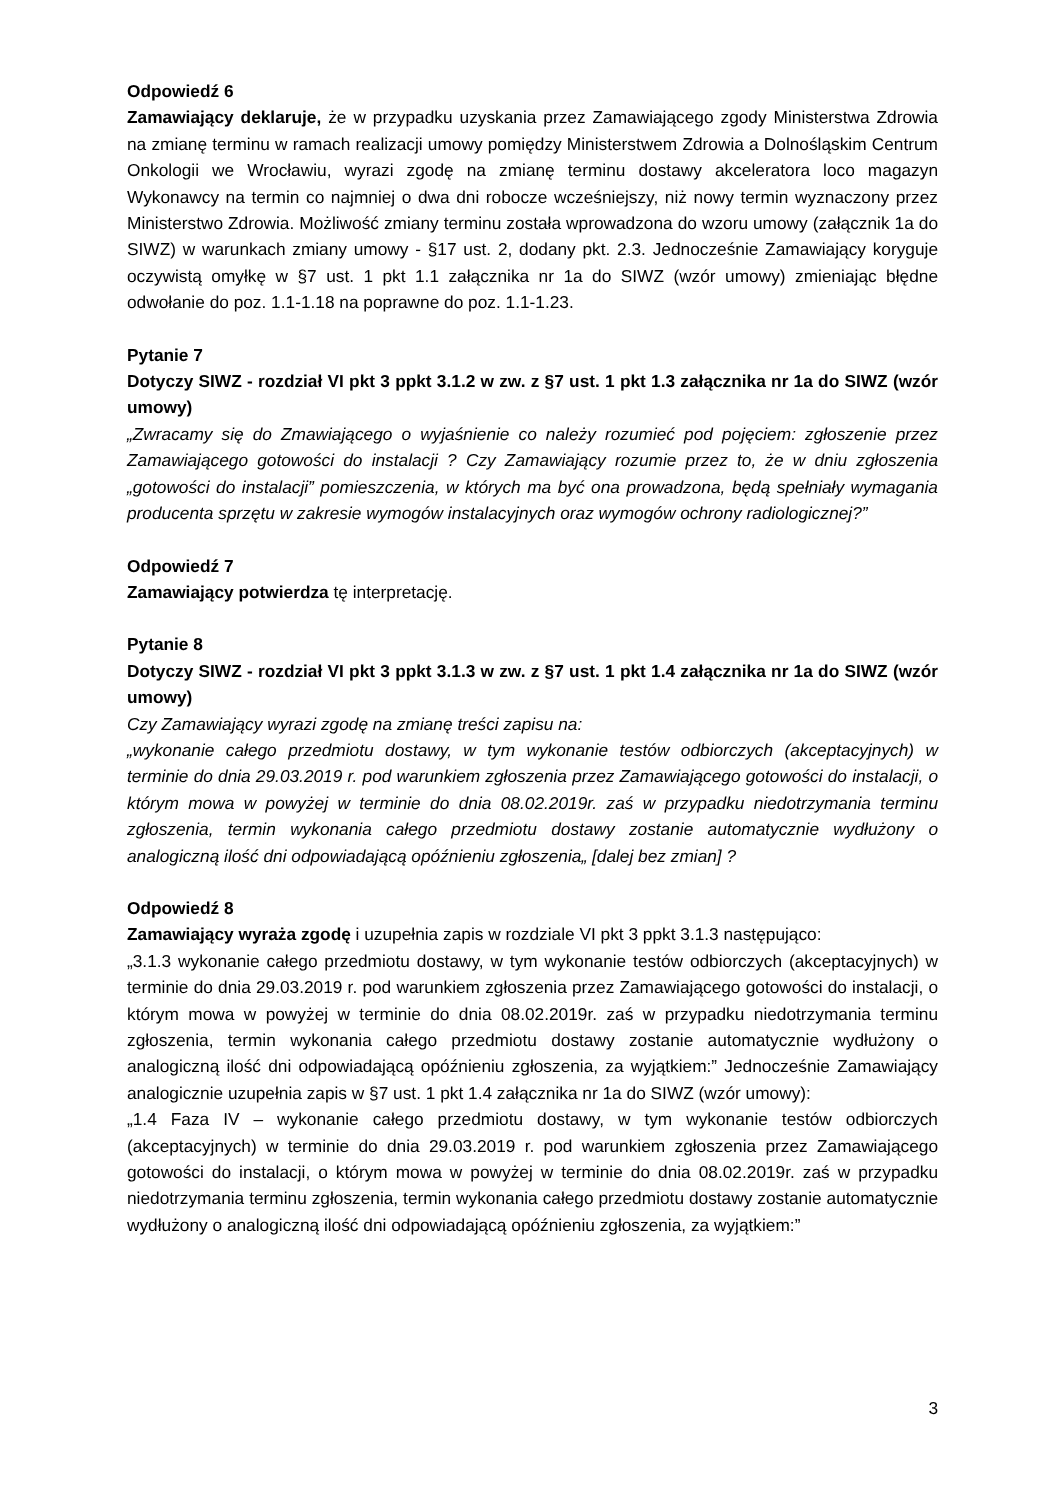Odpowiedź 6
Zamawiający deklaruje, że w przypadku uzyskania przez Zamawiającego zgody Ministerstwa Zdrowia na zmianę terminu w ramach realizacji umowy pomiędzy Ministerstwem Zdrowia a Dolnośląskim Centrum Onkologii we Wrocławiu, wyrazi zgodę na zmianę terminu dostawy akceleratora loco magazyn Wykonawcy na termin co najmniej o dwa dni robocze wcześniejszy, niż nowy termin wyznaczony przez Ministerstwo Zdrowia. Możliwość zmiany terminu została wprowadzona do wzoru umowy (załącznik 1a do SIWZ) w warunkach zmiany umowy - §17 ust. 2, dodany pkt. 2.3. Jednocześnie Zamawiający koryguje oczywistą omyłkę w §7 ust. 1 pkt 1.1 załącznika nr 1a do SIWZ (wzór umowy) zmieniając błędne odwołanie do poz. 1.1-1.18 na poprawne do poz. 1.1-1.23.
Pytanie 7
Dotyczy SIWZ - rozdział VI pkt 3 ppkt 3.1.2 w zw. z §7 ust. 1 pkt 1.3 załącznika nr 1a do SIWZ (wzór umowy)
„Zwracamy się do Zmawiającego o wyjaśnienie co należy rozumieć pod pojęciem: zgłoszenie przez Zamawiającego gotowości do instalacji ? Czy Zamawiający rozumie przez to, że w dniu zgłoszenia „gotowości do instalacji” pomieszczenia, w których ma być ona prowadzona, będą spełniały wymagania producenta sprzętu w zakresie wymogów instalacyjnych oraz wymogów ochrony radiologicznej?”
Odpowiedź 7
Zamawiający potwierdza tę interpretację.
Pytanie 8
Dotyczy SIWZ - rozdział VI pkt 3 ppkt 3.1.3 w zw. z §7 ust. 1 pkt 1.4 załącznika nr 1a do SIWZ (wzór umowy)
Czy Zamawiający wyrazi zgodę na zmianę treści zapisu na:
„wykonanie całego przedmiotu dostawy, w tym wykonanie testów odbiorczych (akceptacyjnych) w terminie do dnia 29.03.2019 r. pod warunkiem zgłoszenia przez Zamawiającego gotowości do instalacji, o którym mowa w powyżej w terminie do dnia 08.02.2019r. zaś w przypadku niedotrzymania terminu zgłoszenia, termin wykonania całego przedmiotu dostawy zostanie automatycznie wydłużony o analogiczną ilość dni odpowiadającą opóźnieniu zgłoszenia„ [dalej bez zmian] ?
Odpowiedź 8
Zamawiający wyraża zgodę i uzupełnia zapis w rozdziale VI pkt 3 ppkt 3.1.3 następująco:
„3.1.3 wykonanie całego przedmiotu dostawy, w tym wykonanie testów odbiorczych (akceptacyjnych) w terminie do dnia 29.03.2019 r. pod warunkiem zgłoszenia przez Zamawiającego gotowości do instalacji, o którym mowa w powyżej w terminie do dnia 08.02.2019r. zaś w przypadku niedotrzymania terminu zgłoszenia, termin wykonania całego przedmiotu dostawy zostanie automatycznie wydłużony o analogiczną ilość dni odpowiadającą opóźnieniu zgłoszenia, za wyjątkiem:” Jednocześnie Zamawiający analogicznie uzupełnia zapis w §7 ust. 1 pkt 1.4 załącznika nr 1a do SIWZ (wzór umowy):
„1.4 Faza IV – wykonanie całego przedmiotu dostawy, w tym wykonanie testów odbiorczych (akceptacyjnych) w terminie do dnia 29.03.2019 r. pod warunkiem zgłoszenia przez Zamawiającego gotowości do instalacji, o którym mowa w powyżej w terminie do dnia 08.02.2019r. zaś w przypadku niedotrzymania terminu zgłoszenia, termin wykonania całego przedmiotu dostawy zostanie automatycznie wydłużony o analogiczną ilość dni odpowiadającą opóźnieniu zgłoszenia, za wyjątkiem:”
3